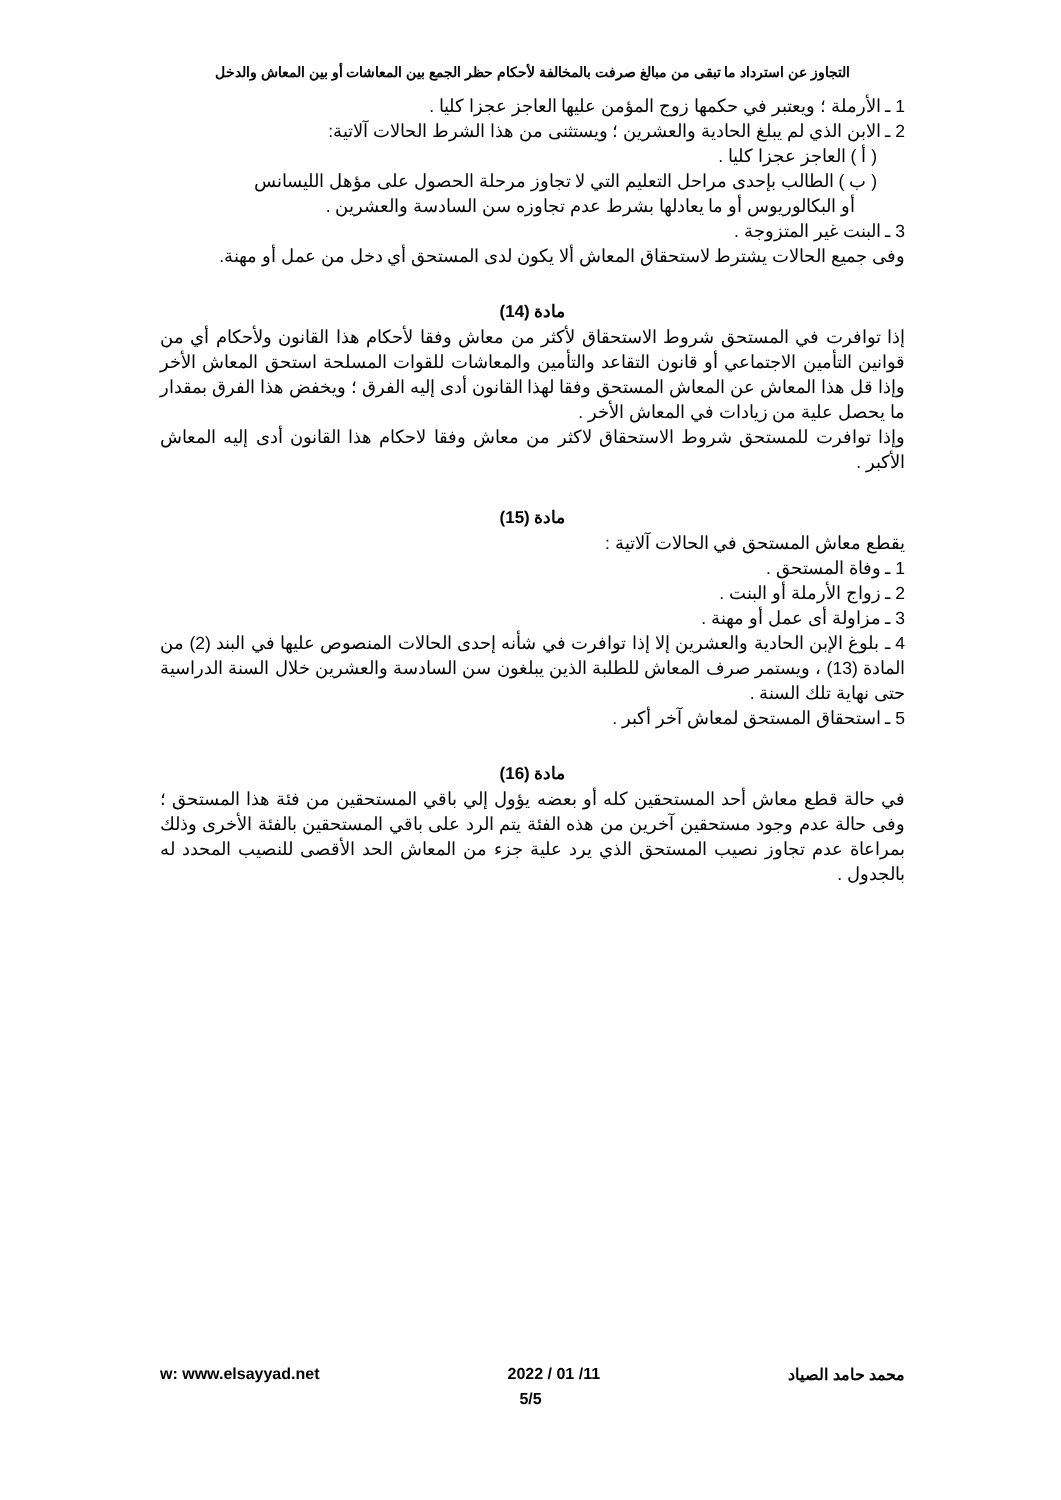التجاوز عن استرداد ما تبقى من مبالغ صرفت بالمخالفة لأحكام حظر الجمع بين المعاشات أو بين المعاش والدخل
1 ـ الأرملة ؛ ويعتبر في حكمها زوج المؤمن عليها العاجز عجزا كليا .
2 ـ الابن الذي لم يبلغ الحادية والعشرين ؛ ويستثنى من هذا الشرط الحالات آلاتية:
( أ ) العاجز عجزا كليا .
( ب ) الطالب بإحدى مراحل التعليم التي لا تجاوز مرحلة الحصول على مؤهل الليسانس
أو البكالوريوس أو ما يعادلها بشرط عدم تجاوزه سن السادسة والعشرين .
3 ـ البنت غير المتزوجة .
وفى جميع الحالات يشترط لاستحقاق المعاش ألا يكون لدى المستحق أي دخل من عمل أو مهنة.
مادة (14)
إذا توافرت في المستحق شروط الاستحقاق لأكثر من معاش وفقا لأحكام هذا القانون ولأحكام أي من قوانين التأمين الاجتماعي أو قانون التقاعد والتأمين والمعاشات للقوات المسلحة استحق المعاش الأخر وإذا قل هذا المعاش عن المعاش المستحق وفقا لهذا القانون أدى إليه الفرق ؛ ويخفض هذا الفرق بمقدار ما يحصل علية من زيادات في المعاش الأخر .
وإذا توافرت للمستحق شروط الاستحقاق لاكثر من معاش وفقا لاحكام هذا القانون أدى إليه المعاش الأكبر .
مادة (15)
يقطع معاش المستحق في الحالات آلاتية :
1 ـ وفاة المستحق .
2 ـ زواج الأرملة أو البنت .
3 ـ مزاولة أى عمل أو مهنة .
4 ـ بلوغ الإبن الحادية والعشرين إلا إذا توافرت في شأنه إحدى الحالات المنصوص عليها في البند (2) من المادة (13) ، ويستمر صرف المعاش للطلبة الذين يبلغون سن السادسة والعشرين خلال السنة الدراسية حتى نهاية تلك السنة .
5 ـ استحقاق المستحق لمعاش آخر أكبر .
مادة (16)
في حالة قطع معاش أحد المستحقين كله أو بعضه يؤول إلي باقي المستحقين من فئة هذا المستحق ؛ وفى حالة عدم وجود مستحقين آخرين من هذه الفئة يتم الرد على باقي المستحقين بالفئة الأخرى وذلك بمراعاة عدم تجاوز نصيب المستحق الذي يرد علية جزء من المعاش الحد الأقصى للنصيب المحدد له بالجدول .
w: www.elsayyad.net 2022 / 01 /11 محمد حامد الصياد
5/5